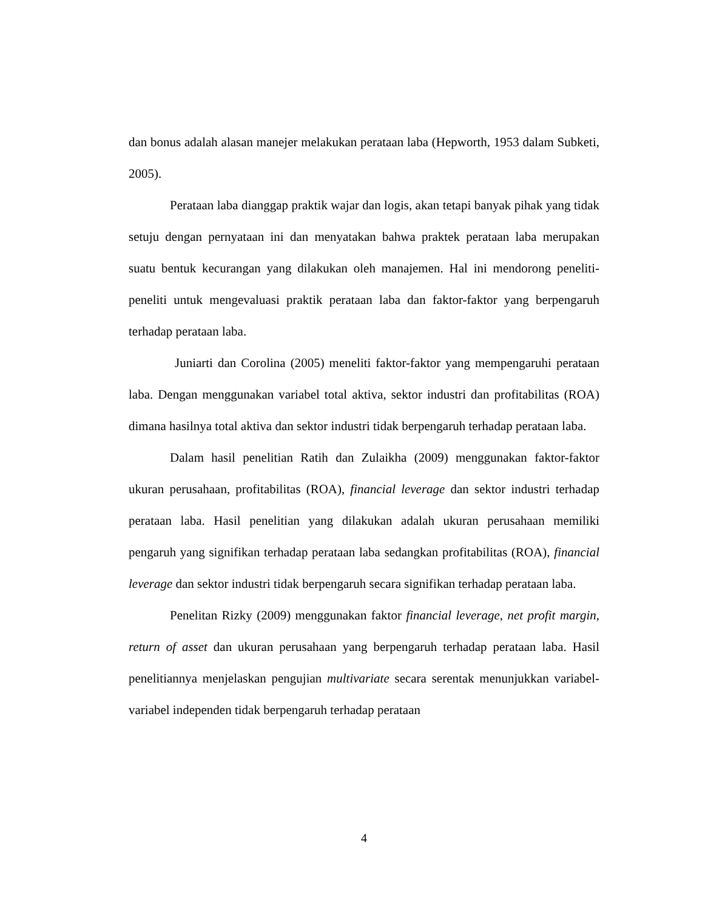dan bonus adalah alasan manejer melakukan perataan laba (Hepworth, 1953 dalam Subketi, 2005).
Perataan laba dianggap praktik wajar dan logis, akan tetapi banyak pihak yang tidak setuju dengan pernyataan ini dan menyatakan bahwa praktek perataan laba merupakan suatu bentuk kecurangan yang dilakukan oleh manajemen. Hal ini mendorong peneliti-peneliti untuk mengevaluasi praktik perataan laba dan faktor-faktor yang berpengaruh terhadap perataan laba.
Juniarti dan Corolina (2005) meneliti faktor-faktor yang mempengaruhi perataan laba. Dengan menggunakan variabel total aktiva, sektor industri dan profitabilitas (ROA) dimana hasilnya total aktiva dan sektor industri tidak berpengaruh terhadap perataan laba.
Dalam hasil penelitian Ratih dan Zulaikha (2009) menggunakan faktor-faktor ukuran perusahaan, profitabilitas (ROA), financial leverage dan sektor industri terhadap perataan laba. Hasil penelitian yang dilakukan adalah ukuran perusahaan memiliki pengaruh yang signifikan terhadap perataan laba sedangkan profitabilitas (ROA), financial leverage dan sektor industri tidak berpengaruh secara signifikan terhadap perataan laba.
Penelitan Rizky (2009) menggunakan faktor financial leverage, net profit margin, return of asset dan ukuran perusahaan yang berpengaruh terhadap perataan laba. Hasil penelitiannya menjelaskan pengujian multivariate secara serentak menunjukkan variabel- variabel independen tidak berpengaruh terhadap perataan
4